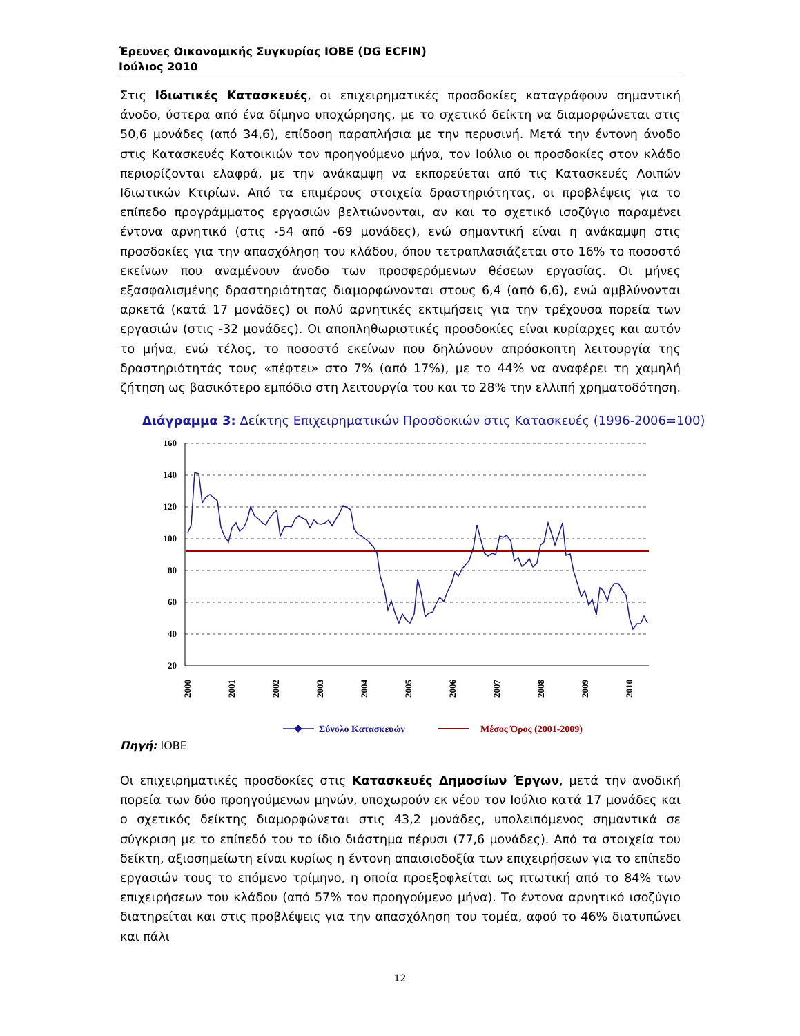Έρευνες Οικονομικής Συγκυρίας ΙΟΒΕ (DG ECFIN)
Ιούλιος 2010
Στις Ιδιωτικές Κατασκευές, οι επιχειρηματικές προσδοκίες καταγράφουν σημαντική άνοδο, ύστερα από ένα δίμηνο υποχώρησης, με το σχετικό δείκτη να διαμορφώνεται στις 50,6 μονάδες (από 34,6), επίδοση παραπλήσια με την περυσινή. Μετά την έντονη άνοδο στις Κατασκευές Κατοικιών τον προηγούμενο μήνα, τον Ιούλιο οι προσδοκίες στον κλάδο περιορίζονται ελαφρά, με την ανάκαμψη να εκπορεύεται από τις Κατασκευές Λοιπών Ιδιωτικών Κτιρίων. Από τα επιμέρους στοιχεία δραστηριότητας, οι προβλέψεις για το επίπεδο προγράμματος εργασιών βελτιώνονται, αν και το σχετικό ισοζύγιο παραμένει έντονα αρνητικό (στις -54 από -69 μονάδες), ενώ σημαντική είναι η ανάκαμψη στις προσδοκίες για την απασχόληση του κλάδου, όπου τετραπλασιάζεται στο 16% το ποσοστό εκείνων που αναμένουν άνοδο των προσφερόμενων θέσεων εργασίας. Οι μήνες εξασφαλισμένης δραστηριότητας διαμορφώνονται στους 6,4 (από 6,6), ενώ αμβλύνονται αρκετά (κατά 17 μονάδες) οι πολύ αρνητικές εκτιμήσεις για την τρέχουσα πορεία των εργασιών (στις -32 μονάδες). Οι αποπληθωριστικές προσδοκίες είναι κυρίαρχες και αυτόν το μήνα, ενώ τέλος, το ποσοστό εκείνων που δηλώνουν απρόσκοπτη λειτουργία της δραστηριότητάς τους «πέφτει» στο 7% (από 17%), με το 44% να αναφέρει τη χαμηλή ζήτηση ως βασικότερο εμπόδιο στη λειτουργία του και το 28% την ελλιπή χρηματοδότηση.
Διάγραμμα 3: Δείκτης Επιχειρηματικών Προσδοκιών στις Κατασκευές (1996-2006=100)
160
140
120
100
80
60
40
20
2000
2001
2002
2003
2004
2005
2006
2007
2008
2009
2010
Σύνολο Κατασκευών
Μέσος Όρος (2001-2009)
Πηγή: ΙΟΒΕ
Οι επιχειρηματικές προσδοκίες στις Κατασκευές Δημοσίων Έργων, μετά την ανοδική πορεία των δύο προηγούμενων μηνών, υποχωρούν εκ νέου τον Ιούλιο κατά 17 μονάδες και ο σχετικός δείκτης διαμορφώνεται στις 43,2 μονάδες, υπολειπόμενος σημαντικά σε σύγκριση με το επίπεδό του το ίδιο διάστημα πέρυσι (77,6 μονάδες). Από τα στοιχεία του δείκτη, αξιοσημείωτη είναι κυρίως η έντονη απαισιοδοξία των επιχειρήσεων για το επίπεδο εργασιών τους το επόμενο τρίμηνο, η οποία προεξοφλείται ως πτωτική από το 84% των επιχειρήσεων του κλάδου (από 57% τον προηγούμενο μήνα). Το έντονα αρνητικό ισοζύγιο διατηρείται και στις προβλέψεις για την απασχόληση του τομέα, αφού το 46% διατυπώνει και πάλι
12